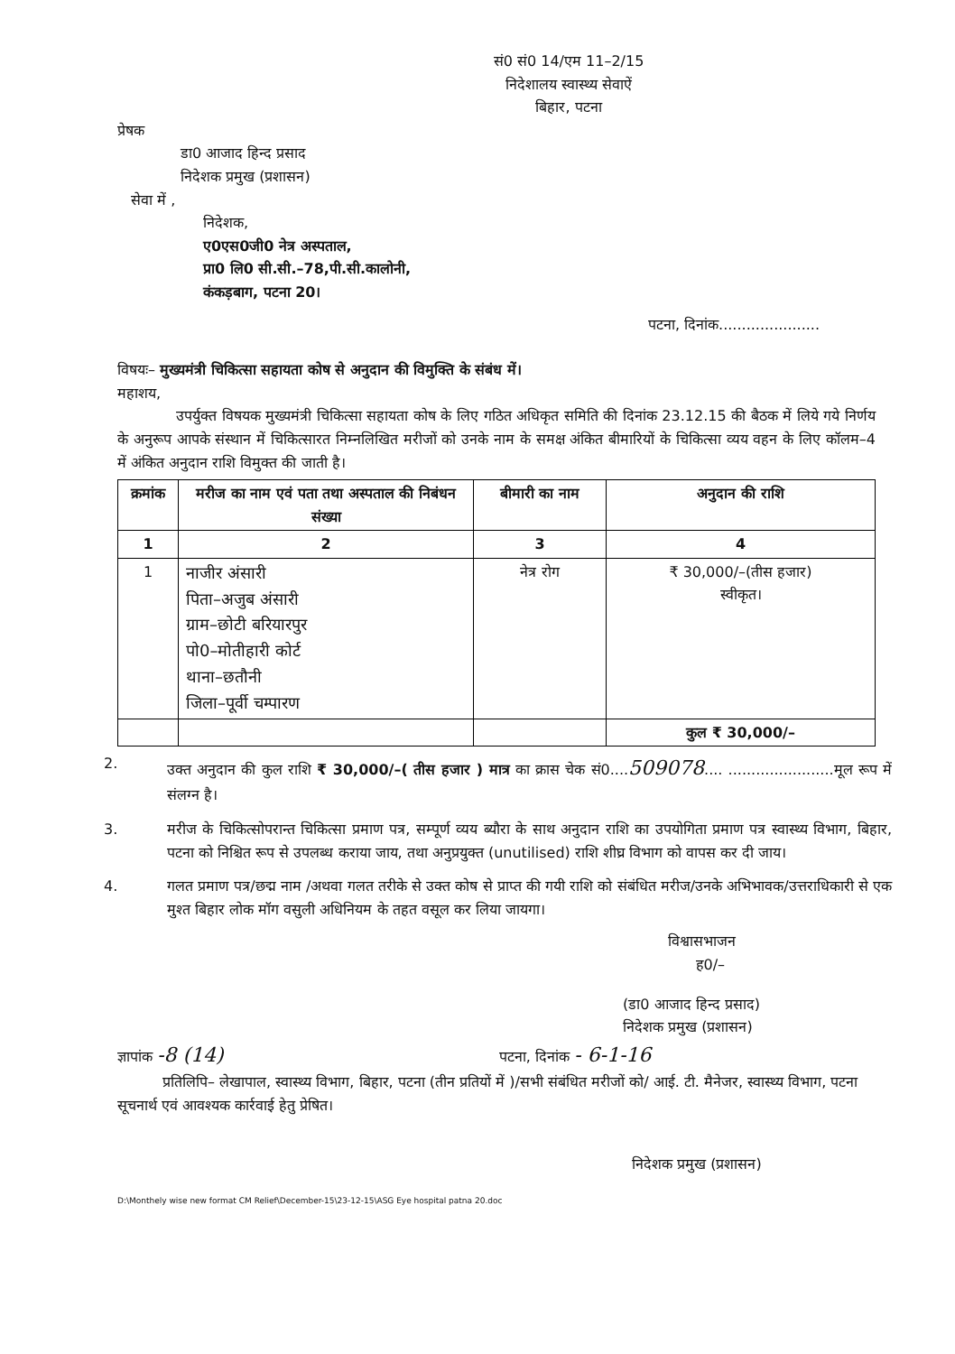सं0 सं0 14/एम 11–2/15
निदेशालय स्वास्थ्य सेवाऐं
बिहार, पटना
प्रेषक
डा0 आजाद हिन्द प्रसाद
निदेशक प्रमुख (प्रशासन)
सेवा में ,
निदेशक,
ए0एस0जी0 नेत्र अस्पताल,
प्रा0 लि0 सी.सी.–78,पी.सी.कालोनी,
कंकड़बाग, पटना 20।
पटना, दिनांक......................
विषयः– मुख्यमंत्री चिकित्सा सहायता कोष से अनुदान की विमुक्ति के संबंध में।
महाशय,
उपर्युक्त विषयक मुख्यमंत्री चिकित्सा सहायता कोष के लिए गठित अधिकृत समिति की दिनांक 23.12.15 की बैठक में लिये गये निर्णय के अनुरूप आपके संस्थान में चिकित्सारत निम्नलिखित मरीजों को उनके नाम के समक्ष अंकित बीमारियों के चिकित्सा व्यय वहन के लिए कॉलम–4 में अंकित अनुदान राशि विमुक्त की जाती है।
| क्रमांक | मरीज का नाम एवं पता तथा अस्पताल की निबंधन संख्या | बीमारी का नाम | अनुदान की राशि |
| --- | --- | --- | --- |
| 1 | 2 | 3 | 4 |
| 1 | नाजीर अंसारी पिता–अजुब अंसारी ग्राम–छोटी बरियारपुर पो0–मोतीहारी कोर्ट थाना–छतौनी जिला–पूर्वी चम्पारण | नेत्र रोग | ₹ 30,000/–(तीस हजार) स्वीकृत। |
| | | | कुल ₹ 30,000/– |
2. उक्त अनुदान की कुल राशि ₹ 30,000/–( तीस हजार ) मात्र का क्रास चेक सं0....509078.... .......................मूल रूप में संलग्न है।
3. मरीज के चिकित्सोपरान्त चिकित्सा प्रमाण पत्र, सम्पूर्ण व्यय ब्यौरा के साथ अनुदान राशि का उपयोगिता प्रमाण पत्र स्वास्थ्य विभाग, बिहार, पटना को निश्चित रूप से उपलब्ध कराया जाय, तथा अनुप्रयुक्त (unutilised) राशि शीघ्र विभाग को वापस कर दी जाय।
4. गलत प्रमाण पत्र/छद्म नाम /अथवा गलत तरीके से उक्त कोष से प्राप्त की गयी राशि को संबंधित मरीज/उनके अभिभावक/उत्तराधिकारी से एक मुश्त बिहार लोक मॉग वसुली अधिनियम के तहत वसूल कर लिया जायगा।
विश्वासभाजन
ह0/–
(डा0 आजाद हिन्द प्रसाद)
निदेशक प्रमुख (प्रशासन)
ज्ञापांक -8 (14) पटना, दिनांक - 6-1-16
प्रतिलिपि– लेखापाल, स्वास्थ्य विभाग, बिहार, पटना (तीन प्रतियों में )/सभी संबंधित मरीजों को/ आई. टी. मैनेजर, स्वास्थ्य विभाग, पटना सूचनार्थ एवं आवश्यक कार्रवाई हेतु प्रेषित।
निदेशक प्रमुख (प्रशासन)
D:\Monthely wise new format CM Relief\December-15\23-12-15\ASG Eye hospital patna 20.doc